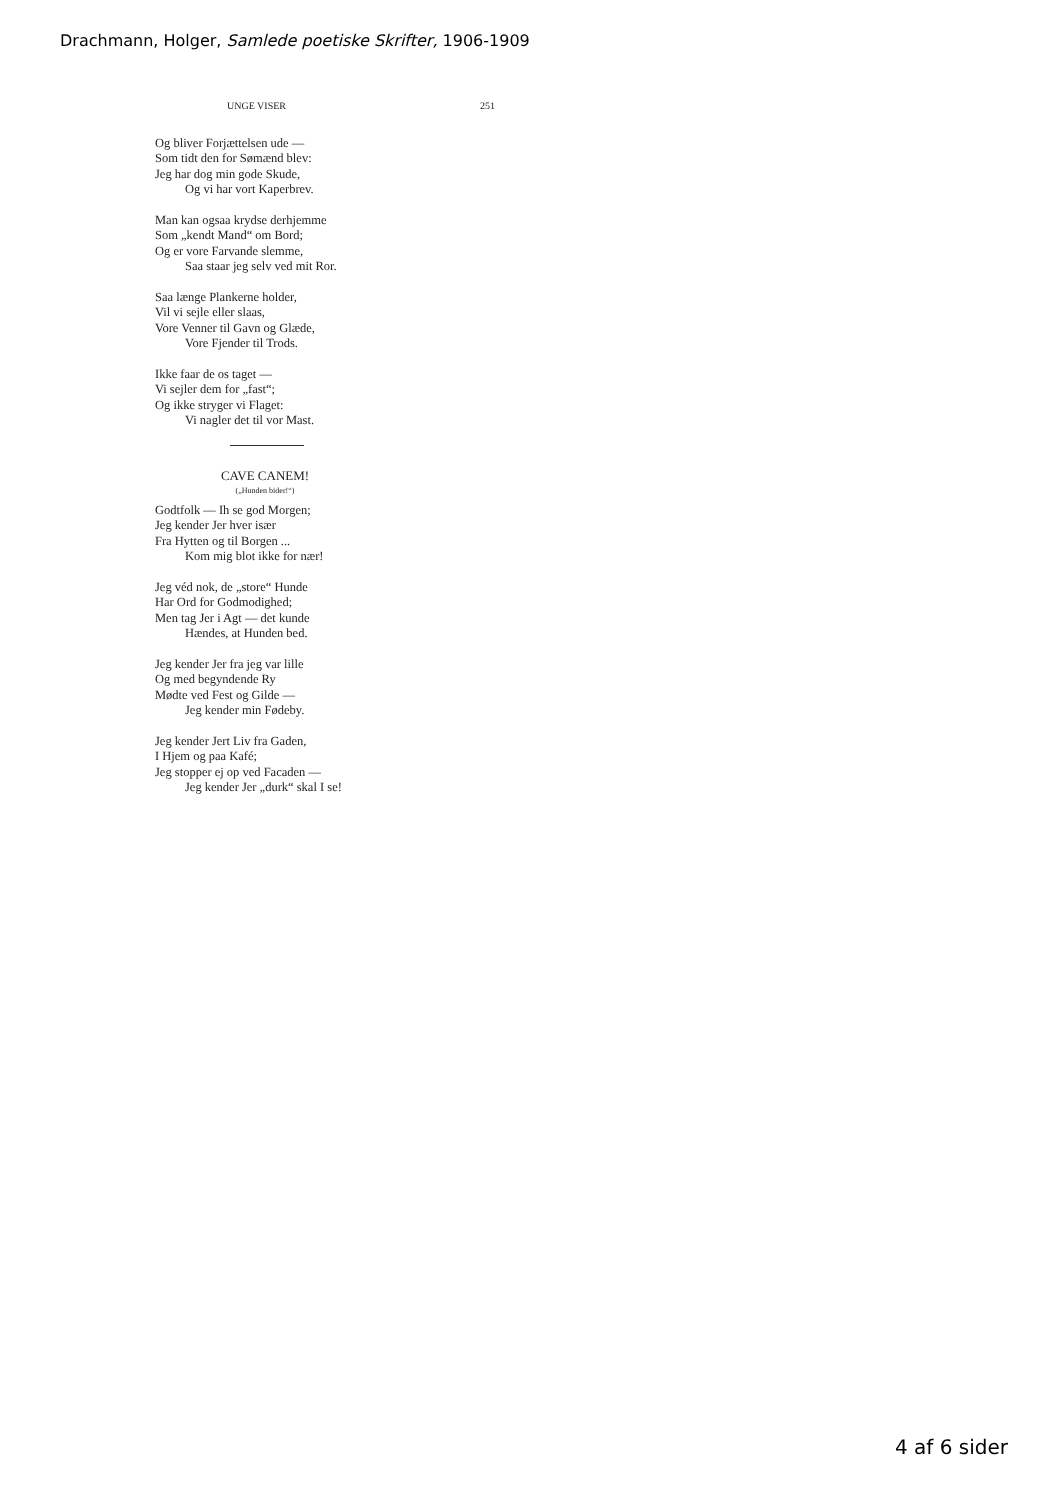Drachmann, Holger, Samlede poetiske Skrifter, 1906-1909
UNGE VISER 251
Og bliver Forjættelsen ude —
Som tidt den for Sømænd blev:
Jeg har dog min gode Skude,
Og vi har vort Kaperbrev.
Man kan ogsaa krydse derhjemme
Som „kendt Mand“ om Bord;
Og er vore Farvande slemme,
Saa staar jeg selv ved mit Ror.
Saa længe Plankerne holder,
Vil vi sejle eller slaas,
Vore Venner til Gavn og Glæde,
Vore Fjender til Trods.
Ikke faar de os taget —
Vi sejler dem for „fast“;
Og ikke stryger vi Flaget:
Vi nagler det til vor Mast.
CAVE CANEM!
(„Hunden bider!“)
Godtfolk — Ih se god Morgen;
Jeg kender Jer hver især
Fra Hytten og til Borgen ...
Kom mig blot ikke for nær!
Jeg véd nok, de „store“ Hunde
Har Ord for Godmodighed;
Men tag Jer i Agt — det kunde
Hændes, at Hunden bed.
Jeg kender Jer fra jeg var lille
Og med begyndende Ry
Mødte ved Fest og Gilde —
Jeg kender min Fødeby.
Jeg kender Jert Liv fra Gaden,
I Hjem og paa Kafé;
Jeg stopper ej op ved Facaden —
Jeg kender Jer „durk“ skal I se!
4 af 6 sider